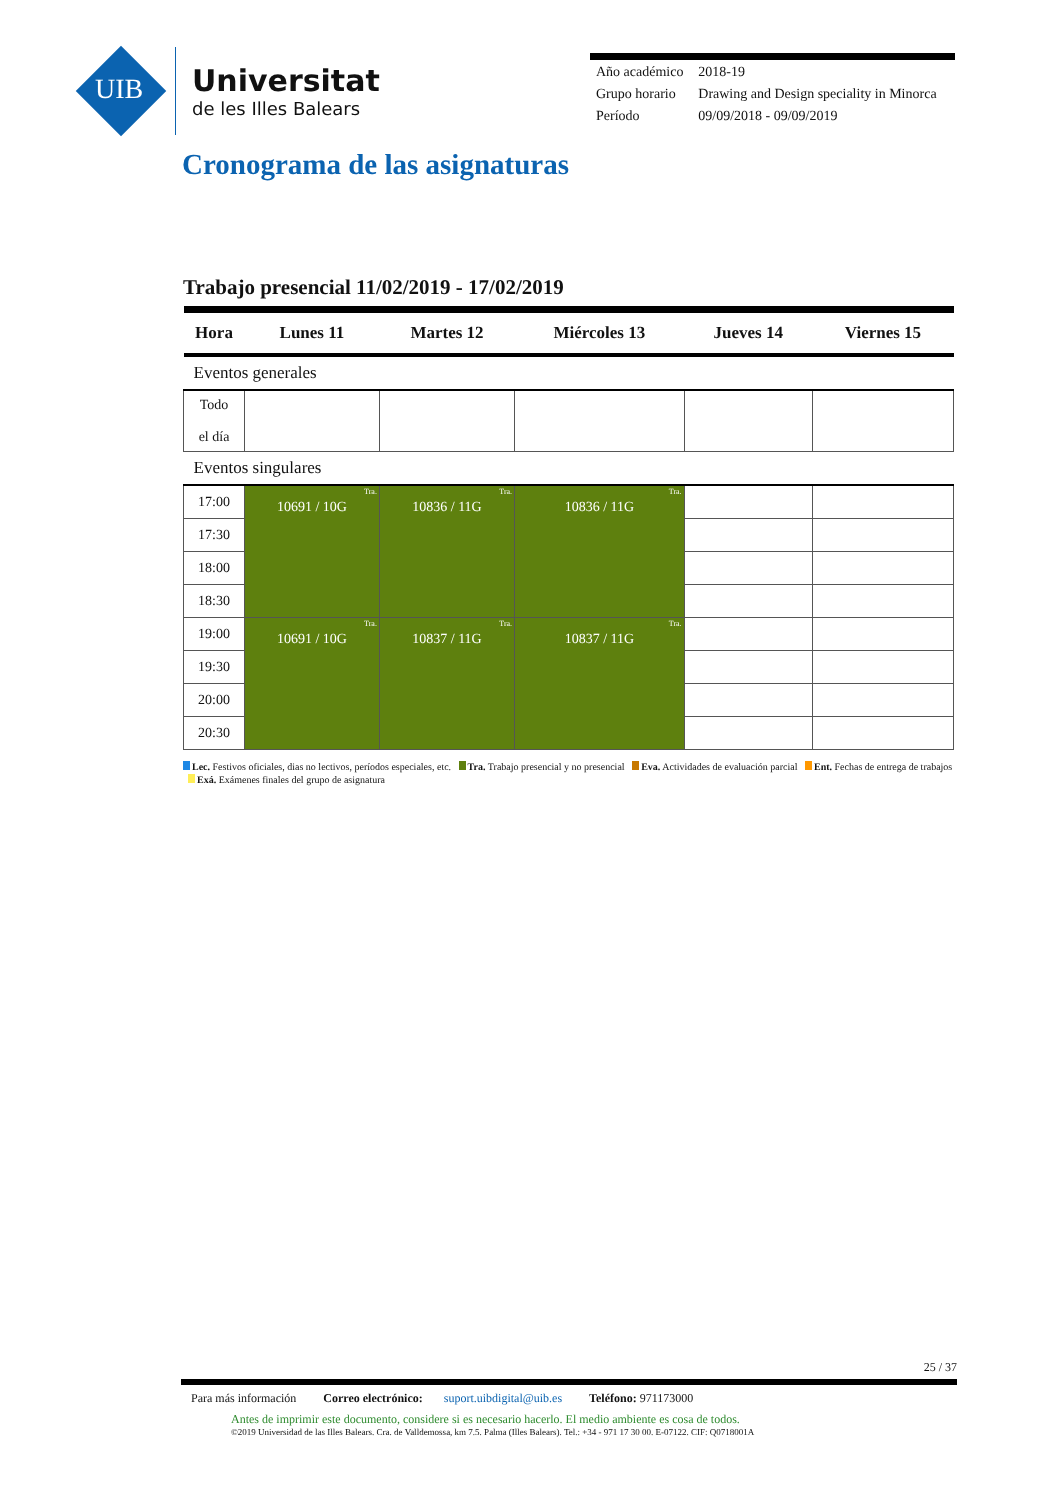UIB
Universitat
de les Illes Balears
| Año académico | 2018-19 |
| Grupo horario | Drawing and Design speciality in Minorca |
| Período | 09/09/2018 - 09/09/2019 |
Cronograma de las asignaturas
Trabajo presencial 11/02/2019 - 17/02/2019
| Hora | Lunes 11 | Martes 12 | Miércoles 13 | Jueves 14 | Viernes 15 |
| --- | --- | --- | --- | --- | --- |
| Eventos generales | | | | | |
| Todo el día | | | | | |
| Eventos singulares | | | | | |
| 17:00 | Tra. 10691 / 10G | Tra. 10836 / 11G | Tra. 10836 / 11G | | |
| 17:30 | | | | | |
| 18:00 | | | | | |
| 18:30 | | | | | |
| 19:00 | Tra. 10691 / 10G | Tra. 10837 / 11G | Tra. 10837 / 11G | | |
| 19:30 | | | | | |
| 20:00 | | | | | |
| 20:30 | | | | | |
Lec. Festivos oficiales, dias no lectivos, períodos especiales, etc. Tra. Trabajo presencial y no presencial Eva. Actividades de evaluación parcial Ent. Fechas de entrega de trabajos Exá. Exámenes finales del grupo de asignatura
25 / 37
Para más información Correo electrónico: suport.uibdigital@uib.es Teléfono: 971173000
Antes de imprimir este documento, considere si es necesario hacerlo. El medio ambiente es cosa de todos.
©2019 Universidad de las Illes Balears. Cra. de Valldemossa, km 7.5. Palma (Illes Balears). Tel.: +34 - 971 17 30 00. E-07122. CIF: Q0718001A